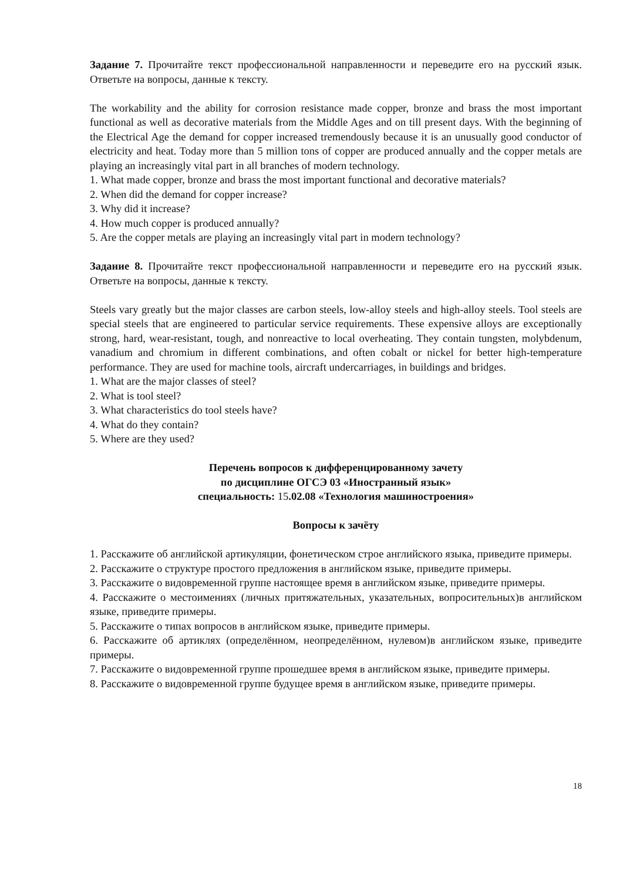Задание 7. Прочитайте текст профессиональной направленности и переведите его на русский язык. Ответьте на вопросы, данные к тексту.
The workability and the ability for corrosion resistance made copper, bronze and brass the most important functional as well as decorative materials from the Middle Ages and on till present days. With the beginning of the Electrical Age the demand for copper increased tremendously because it is an unusually good conductor of electricity and heat. Today more than 5 million tons of copper are produced annually and the copper metals are playing an increasingly vital part in all branches of modern technology.
1. What made copper, bronze and brass the most important functional and decorative materials?
2. When did the demand for copper increase?
3. Why did it increase?
4. How much copper is produced annually?
5. Are the copper metals are playing an increasingly vital part in modern technology?
Задание 8. Прочитайте текст профессиональной направленности и переведите его на русский язык. Ответьте на вопросы, данные к тексту.
Steels vary greatly but the major classes are carbon steels, low-alloy steels and high-alloy steels. Tool steels are special steels that are engineered to particular service requirements. These expensive alloys are exceptionally strong, hard, wear-resistant, tough, and nonreactive to local overheating. They contain tungsten, molybdenum, vanadium and chromium in different combinations, and often cobalt or nickel for better high-temperature performance. They are used for machine tools, aircraft undercarriages, in buildings and bridges.
1. What are the major classes of steel?
2. What is tool steel?
3. What characteristics do tool steels have?
4. What do they contain?
5. Where are they used?
Перечень вопросов к дифференцированному зачету
по дисциплине ОГСЭ 03 «Иностранный язык»
специальность: 15.02.08 «Технология машиностроения»
Вопросы к зачёту
1. Расскажите об английской артикуляции, фонетическом строе английского языка, приведите примеры.
2. Расскажите о структуре простого предложения в английском языке, приведите примеры.
3. Расскажите о видовременной группе настоящее время в английском языке, приведите примеры.
4. Расскажите о местоимениях (личных притяжательных, указательных, вопросительных)в английском языке, приведите примеры.
5. Расскажите о типах вопросов в английском языке, приведите примеры.
6. Расскажите об артиклях (определённом, неопределённом, нулевом)в английском языке, приведите примеры.
7. Расскажите о видовременной группе прошедшее время в английском языке, приведите примеры.
8. Расскажите о видовременной группе будущее время в английском языке, приведите примеры.
18